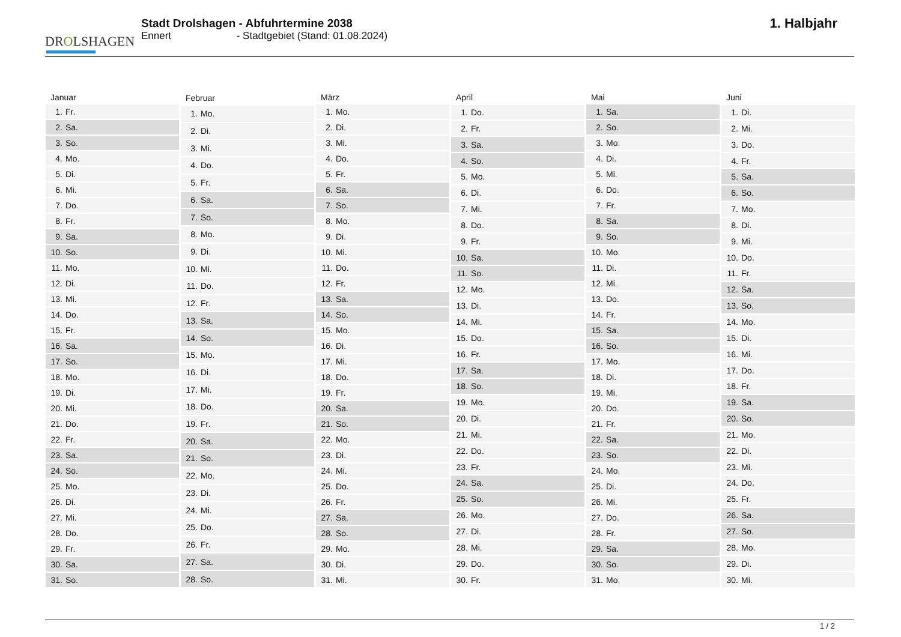DROLSHAGEN
Stadt Drolshagen - Abfuhrtermine 2038
Ennert - Stadtgebiet (Stand: 01.08.2024)
1. Halbjahr
| Januar | |
| --- | --- |
| 1. | Fr. |
| 2. | Sa. |
| 3. | So. |
| 4. | Mo. |
| 5. | Di. |
| 6. | Mi. |
| 7. | Do. |
| 8. | Fr. |
| 9. | Sa. |
| 10. | So. |
| 11. | Mo. |
| 12. | Di. |
| 13. | Mi. |
| 14. | Do. |
| 15. | Fr. |
| 16. | Sa. |
| 17. | So. |
| 18. | Mo. |
| 19. | Di. |
| 20. | Mi. |
| 21. | Do. |
| 22. | Fr. |
| 23. | Sa. |
| 24. | So. |
| 25. | Mo. |
| 26. | Di. |
| 27. | Mi. |
| 28. | Do. |
| 29. | Fr. |
| 30. | Sa. |
| 31. | So. |
| Februar | |
| --- | --- |
| 1. | Mo. |
| 2. | Di. |
| 3. | Mi. |
| 4. | Do. |
| 5. | Fr. |
| 6. | Sa. |
| 7. | So. |
| 8. | Mo. |
| 9. | Di. |
| 10. | Mi. |
| 11. | Do. |
| 12. | Fr. |
| 13. | Sa. |
| 14. | So. |
| 15. | Mo. |
| 16. | Di. |
| 17. | Mi. |
| 18. | Do. |
| 19. | Fr. |
| 20. | Sa. |
| 21. | So. |
| 22. | Mo. |
| 23. | Di. |
| 24. | Mi. |
| 25. | Do. |
| 26. | Fr. |
| 27. | Sa. |
| 28. | So. |
| März | |
| --- | --- |
| 1. | Mo. |
| 2. | Di. |
| 3. | Mi. |
| 4. | Do. |
| 5. | Fr. |
| 6. | Sa. |
| 7. | So. |
| 8. | Mo. |
| 9. | Di. |
| 10. | Mi. |
| 11. | Do. |
| 12. | Fr. |
| 13. | Sa. |
| 14. | So. |
| 15. | Mo. |
| 16. | Di. |
| 17. | Mi. |
| 18. | Do. |
| 19. | Fr. |
| 20. | Sa. |
| 21. | So. |
| 22. | Mo. |
| 23. | Di. |
| 24. | Mi. |
| 25. | Do. |
| 26. | Fr. |
| 27. | Sa. |
| 28. | So. |
| 29. | Mo. |
| 30. | Di. |
| 31. | Mi. |
| April | |
| --- | --- |
| 1. | Do. |
| 2. | Fr. |
| 3. | Sa. |
| 4. | So. |
| 5. | Mo. |
| 6. | Di. |
| 7. | Mi. |
| 8. | Do. |
| 9. | Fr. |
| 10. | Sa. |
| 11. | So. |
| 12. | Mo. |
| 13. | Di. |
| 14. | Mi. |
| 15. | Do. |
| 16. | Fr. |
| 17. | Sa. |
| 18. | So. |
| 19. | Mo. |
| 20. | Di. |
| 21. | Mi. |
| 22. | Do. |
| 23. | Fr. |
| 24. | Sa. |
| 25. | So. |
| 26. | Mo. |
| 27. | Di. |
| 28. | Mi. |
| 29. | Do. |
| 30. | Fr. |
| Mai | |
| --- | --- |
| 1. | Sa. |
| 2. | So. |
| 3. | Mo. |
| 4. | Di. |
| 5. | Mi. |
| 6. | Do. |
| 7. | Fr. |
| 8. | Sa. |
| 9. | So. |
| 10. | Mo. |
| 11. | Di. |
| 12. | Mi. |
| 13. | Do. |
| 14. | Fr. |
| 15. | Sa. |
| 16. | So. |
| 17. | Mo. |
| 18. | Di. |
| 19. | Mi. |
| 20. | Do. |
| 21. | Fr. |
| 22. | Sa. |
| 23. | So. |
| 24. | Mo. |
| 25. | Di. |
| 26. | Mi. |
| 27. | Do. |
| 28. | Fr. |
| 29. | Sa. |
| 30. | So. |
| 31. | Mo. |
| Juni | |
| --- | --- |
| 1. | Di. |
| 2. | Mi. |
| 3. | Do. |
| 4. | Fr. |
| 5. | Sa. |
| 6. | So. |
| 7. | Mo. |
| 8. | Di. |
| 9. | Mi. |
| 10. | Do. |
| 11. | Fr. |
| 12. | Sa. |
| 13. | So. |
| 14. | Mo. |
| 15. | Di. |
| 16. | Mi. |
| 17. | Do. |
| 18. | Fr. |
| 19. | Sa. |
| 20. | So. |
| 21. | Mo. |
| 22. | Di. |
| 23. | Mi. |
| 24. | Do. |
| 25. | Fr. |
| 26. | Sa. |
| 27. | So. |
| 28. | Mo. |
| 29. | Di. |
| 30. | Mi. |
1 / 2